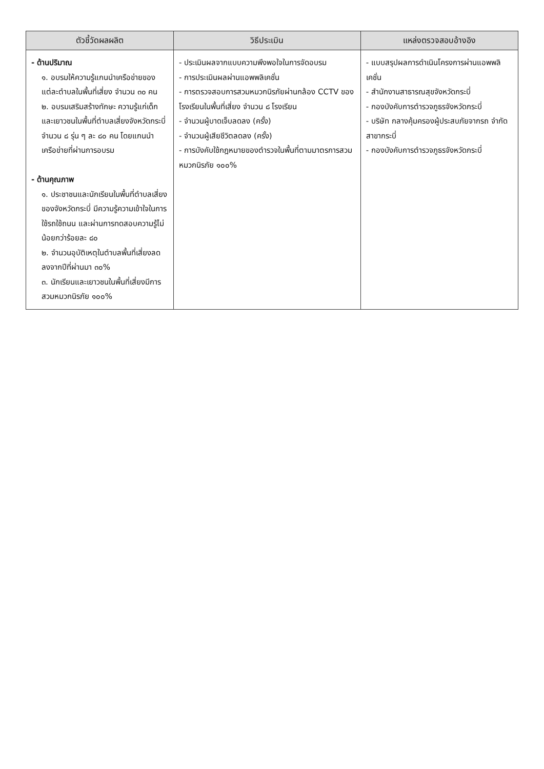| ตัวชี้วัดผลผลิต | วิธีประเมิน | แหล่งตรวจสอบอ้างอิง |
| --- | --- | --- |
| - ด้านปริมาณ ๑. อบรมให้ความรู้แกนนำเครือข่ายของแต่ละตำบลในพื้นที่เสี่ยง จำนวน ๓๐ คน ๒. อบรมเสริมสร้างทักษะ ความรู้แก่เด็กและเยาวชนในพื้นที่ตำบลเสี่ยงจังหวัดกระบี่ จำนวน ๘ รุ่น ๆ ละ ๘๐ คน โดยแกนนำเครือข่ายที่ผ่านการอบรม - ด้านคุณภาพ ๑. ประชาชนและนักเรียนในพื้นที่ตำบลเสี่ยงของจังหวัดกระบี่ มีความรู้ความเข้าใจในการใช้รถใช้ถนน และผ่านการทดสอบความรู้ไม่น้อยกว่าร้อยละ ๘๐ ๒. จำนวนอุบัติเหตุในตำบลพื้นที่เสี่ยงลดลงจากปีที่ผ่านมา ๓๐% ๓. นักเรียนและเยาวชนในพื้นที่เสี่ยงมีการสวมหมวกนิรภัย ๑๐๐% | - ประเมินผลจากแบบความพึงพอใจในการจัดอบรม - การประเมินผลผ่านแอพพลิเคชั่น - การตรวจสอบการสวมหมวกนิรภัยผ่านกล้อง CCTV ของโรงเรียนในพื้นที่เสี่ยง จำนวน ๘ โรงเรียน - จำนวนผู้บาดเจ็บลดลง (ครั้ง) - จำนวนผู้เสียชีวิตลดลง (ครั้ง) - การบังคับใช้กฎหมายของตำรวจในพื้นที่ตามมาตรการสวมหมวกนิรภัย ๑๐๐% | - แบบสรุปผลการดำเนินโครงการผ่านแอพพลิเคชั่น - สำนักงานสาธารณสุขจังหวัดกระบี่ - กองบังคับการตำรวจภูธรจังหวัดกระบี่ - บริษัท กลางคุ้มครองผู้ประสบภัยจากรถ จำกัด สาขากระบี่ - กองบังคับการตำรวจภูธรจังหวัดกระบี่ |